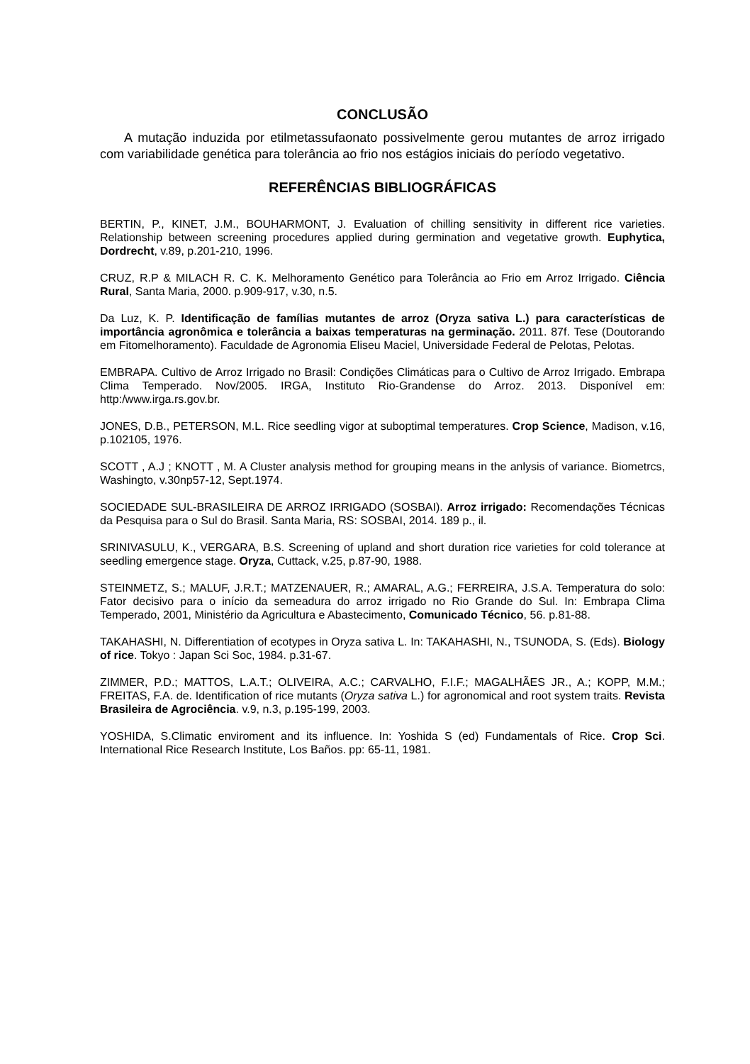CONCLUSÃO
A mutação induzida por etilmetassufaonato possivelmente gerou mutantes de arroz irrigado com variabilidade genética para tolerância ao frio nos estágios iniciais do período vegetativo.
REFERÊNCIAS BIBLIOGRÁFICAS
BERTIN, P., KINET, J.M., BOUHARMONT, J. Evaluation of chilling sensitivity in different rice varieties. Relationship between screening procedures applied during germination and vegetative growth. Euphytica, Dordrecht, v.89, p.201-210, 1996.
CRUZ, R.P & MILACH R. C. K. Melhoramento Genético para Tolerância ao Frio em Arroz Irrigado. Ciência Rural, Santa Maria, 2000. p.909-917, v.30, n.5.
Da Luz, K. P. Identificação de famílias mutantes de arroz (Oryza sativa L.) para características de importância agronômica e tolerância a baixas temperaturas na germinação. 2011. 87f. Tese (Doutorando em Fitomelhoramento). Faculdade de Agronomia Eliseu Maciel, Universidade Federal de Pelotas, Pelotas.
EMBRAPA. Cultivo de Arroz Irrigado no Brasil: Condições Climáticas para o Cultivo de Arroz Irrigado. Embrapa Clima Temperado. Nov/2005. IRGA, Instituto Rio-Grandense do Arroz. 2013. Disponível em: http:/www.irga.rs.gov.br.
JONES, D.B., PETERSON, M.L. Rice seedling vigor at suboptimal temperatures. Crop Science, Madison, v.16, p.102105, 1976.
SCOTT , A.J ; KNOTT , M. A Cluster analysis method for grouping means in the anlysis of variance. Biometrcs, Washingto, v.30np57-12, Sept.1974.
SOCIEDADE SUL-BRASILEIRA DE ARROZ IRRIGADO (SOSBAI). Arroz irrigado: Recomendações Técnicas da Pesquisa para o Sul do Brasil. Santa Maria, RS: SOSBAI, 2014. 189 p., il.
SRINIVASULU, K., VERGARA, B.S. Screening of upland and short duration rice varieties for cold tolerance at seedling emergence stage. Oryza, Cuttack, v.25, p.87-90, 1988.
STEINMETZ, S.; MALUF, J.R.T.; MATZENAUER, R.; AMARAL, A.G.; FERREIRA, J.S.A. Temperatura do solo: Fator decisivo para o início da semeadura do arroz irrigado no Rio Grande do Sul. In: Embrapa Clima Temperado, 2001, Ministério da Agricultura e Abastecimento, Comunicado Técnico, 56. p.81-88.
TAKAHASHI, N. Differentiation of ecotypes in Oryza sativa L. In: TAKAHASHI, N., TSUNODA, S. (Eds). Biology of rice. Tokyo : Japan Sci Soc, 1984. p.31-67.
ZIMMER, P.D.; MATTOS, L.A.T.; OLIVEIRA, A.C.; CARVALHO, F.I.F.; MAGALHÃES JR., A.; KOPP, M.M.; FREITAS, F.A. de. Identification of rice mutants (Oryza sativa L.) for agronomical and root system traits. Revista Brasileira de Agrociência. v.9, n.3, p.195-199, 2003.
YOSHIDA, S.Climatic enviroment and its influence. In: Yoshida S (ed) Fundamentals of Rice. Crop Sci. International Rice Research Institute, Los Baños. pp: 65-11, 1981.